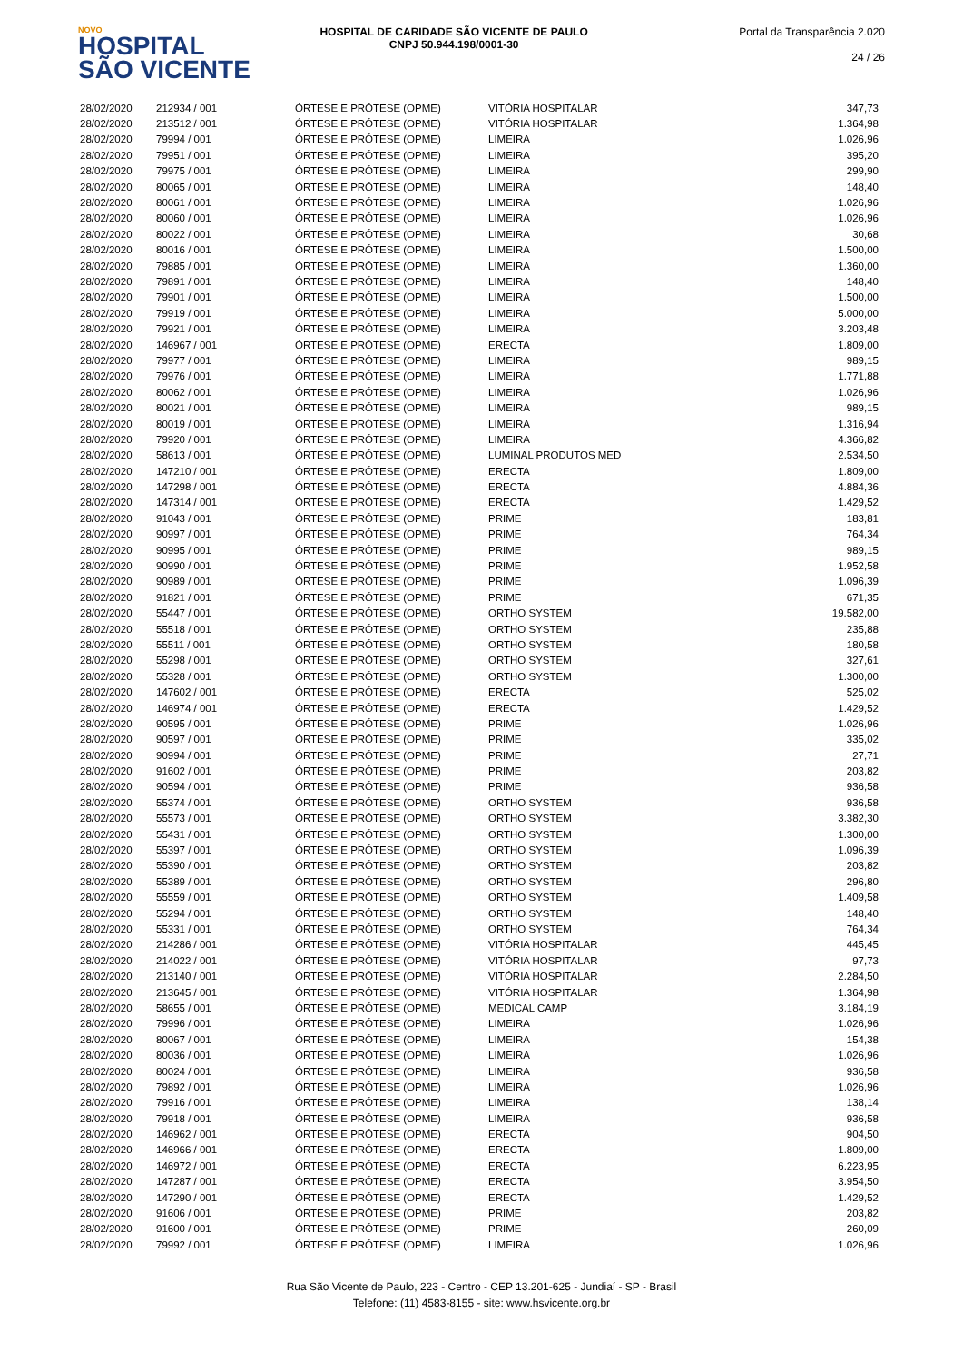NOVO
HOSPITAL
SÃO VICENTE
HOSPITAL DE CARIDADE SÃO VICENTE DE PAULO
CNPJ 50.944.198/0001-30
Portal da Transparência 2.020
24 / 26
| 28/02/2020 | 212934 / 001 | ÓRTESE E PRÓTESE (OPME) | VITÓRIA HOSPITALAR | 347,73 |
| 28/02/2020 | 213512 / 001 | ÓRTESE E PRÓTESE (OPME) | VITÓRIA HOSPITALAR | 1.364,98 |
| 28/02/2020 | 79994 / 001 | ÓRTESE E PRÓTESE (OPME) | LIMEIRA | 1.026,96 |
| 28/02/2020 | 79951 / 001 | ÓRTESE E PRÓTESE (OPME) | LIMEIRA | 395,20 |
| 28/02/2020 | 79975 / 001 | ÓRTESE E PRÓTESE (OPME) | LIMEIRA | 299,90 |
| 28/02/2020 | 80065 / 001 | ÓRTESE E PRÓTESE (OPME) | LIMEIRA | 148,40 |
| 28/02/2020 | 80061 / 001 | ÓRTESE E PRÓTESE (OPME) | LIMEIRA | 1.026,96 |
| 28/02/2020 | 80060 / 001 | ÓRTESE E PRÓTESE (OPME) | LIMEIRA | 1.026,96 |
| 28/02/2020 | 80022 / 001 | ÓRTESE E PRÓTESE (OPME) | LIMEIRA | 30,68 |
| 28/02/2020 | 80016 / 001 | ÓRTESE E PRÓTESE (OPME) | LIMEIRA | 1.500,00 |
| 28/02/2020 | 79885 / 001 | ÓRTESE E PRÓTESE (OPME) | LIMEIRA | 1.360,00 |
| 28/02/2020 | 79891 / 001 | ÓRTESE E PRÓTESE (OPME) | LIMEIRA | 148,40 |
| 28/02/2020 | 79901 / 001 | ÓRTESE E PRÓTESE (OPME) | LIMEIRA | 1.500,00 |
| 28/02/2020 | 79919 / 001 | ÓRTESE E PRÓTESE (OPME) | LIMEIRA | 5.000,00 |
| 28/02/2020 | 79921 / 001 | ÓRTESE E PRÓTESE (OPME) | LIMEIRA | 3.203,48 |
| 28/02/2020 | 146967 / 001 | ÓRTESE E PRÓTESE (OPME) | ERECTA | 1.809,00 |
| 28/02/2020 | 79977 / 001 | ÓRTESE E PRÓTESE (OPME) | LIMEIRA | 989,15 |
| 28/02/2020 | 79976 / 001 | ÓRTESE E PRÓTESE (OPME) | LIMEIRA | 1.771,88 |
| 28/02/2020 | 80062 / 001 | ÓRTESE E PRÓTESE (OPME) | LIMEIRA | 1.026,96 |
| 28/02/2020 | 80021 / 001 | ÓRTESE E PRÓTESE (OPME) | LIMEIRA | 989,15 |
| 28/02/2020 | 80019 / 001 | ÓRTESE E PRÓTESE (OPME) | LIMEIRA | 1.316,94 |
| 28/02/2020 | 79920 / 001 | ÓRTESE E PRÓTESE (OPME) | LIMEIRA | 4.366,82 |
| 28/02/2020 | 58613 / 001 | ÓRTESE E PRÓTESE (OPME) | LUMINAL PRODUTOS MED | 2.534,50 |
| 28/02/2020 | 147210 / 001 | ÓRTESE E PRÓTESE (OPME) | ERECTA | 1.809,00 |
| 28/02/2020 | 147298 / 001 | ÓRTESE E PRÓTESE (OPME) | ERECTA | 4.884,36 |
| 28/02/2020 | 147314 / 001 | ÓRTESE E PRÓTESE (OPME) | ERECTA | 1.429,52 |
| 28/02/2020 | 91043 / 001 | ÓRTESE E PRÓTESE (OPME) | PRIME | 183,81 |
| 28/02/2020 | 90997 / 001 | ÓRTESE E PRÓTESE (OPME) | PRIME | 764,34 |
| 28/02/2020 | 90995 / 001 | ÓRTESE E PRÓTESE (OPME) | PRIME | 989,15 |
| 28/02/2020 | 90990 / 001 | ÓRTESE E PRÓTESE (OPME) | PRIME | 1.952,58 |
| 28/02/2020 | 90989 / 001 | ÓRTESE E PRÓTESE (OPME) | PRIME | 1.096,39 |
| 28/02/2020 | 91821 / 001 | ÓRTESE E PRÓTESE (OPME) | PRIME | 671,35 |
| 28/02/2020 | 55447 / 001 | ÓRTESE E PRÓTESE (OPME) | ORTHO SYSTEM | 19.582,00 |
| 28/02/2020 | 55518 / 001 | ÓRTESE E PRÓTESE (OPME) | ORTHO SYSTEM | 235,88 |
| 28/02/2020 | 55511 / 001 | ÓRTESE E PRÓTESE (OPME) | ORTHO SYSTEM | 180,58 |
| 28/02/2020 | 55298 / 001 | ÓRTESE E PRÓTESE (OPME) | ORTHO SYSTEM | 327,61 |
| 28/02/2020 | 55328 / 001 | ÓRTESE E PRÓTESE (OPME) | ORTHO SYSTEM | 1.300,00 |
| 28/02/2020 | 147602 / 001 | ÓRTESE E PRÓTESE (OPME) | ERECTA | 525,02 |
| 28/02/2020 | 146974 / 001 | ÓRTESE E PRÓTESE (OPME) | ERECTA | 1.429,52 |
| 28/02/2020 | 90595 / 001 | ÓRTESE E PRÓTESE (OPME) | PRIME | 1.026,96 |
| 28/02/2020 | 90597 / 001 | ÓRTESE E PRÓTESE (OPME) | PRIME | 335,02 |
| 28/02/2020 | 90994 / 001 | ÓRTESE E PRÓTESE (OPME) | PRIME | 27,71 |
| 28/02/2020 | 91602 / 001 | ÓRTESE E PRÓTESE (OPME) | PRIME | 203,82 |
| 28/02/2020 | 90594 / 001 | ÓRTESE E PRÓTESE (OPME) | PRIME | 936,58 |
| 28/02/2020 | 55374 / 001 | ÓRTESE E PRÓTESE (OPME) | ORTHO SYSTEM | 936,58 |
| 28/02/2020 | 55573 / 001 | ÓRTESE E PRÓTESE (OPME) | ORTHO SYSTEM | 3.382,30 |
| 28/02/2020 | 55431 / 001 | ÓRTESE E PRÓTESE (OPME) | ORTHO SYSTEM | 1.300,00 |
| 28/02/2020 | 55397 / 001 | ÓRTESE E PRÓTESE (OPME) | ORTHO SYSTEM | 1.096,39 |
| 28/02/2020 | 55390 / 001 | ÓRTESE E PRÓTESE (OPME) | ORTHO SYSTEM | 203,82 |
| 28/02/2020 | 55389 / 001 | ÓRTESE E PRÓTESE (OPME) | ORTHO SYSTEM | 296,80 |
| 28/02/2020 | 55559 / 001 | ÓRTESE E PRÓTESE (OPME) | ORTHO SYSTEM | 1.409,58 |
| 28/02/2020 | 55294 / 001 | ÓRTESE E PRÓTESE (OPME) | ORTHO SYSTEM | 148,40 |
| 28/02/2020 | 55331 / 001 | ÓRTESE E PRÓTESE (OPME) | ORTHO SYSTEM | 764,34 |
| 28/02/2020 | 214286 / 001 | ÓRTESE E PRÓTESE (OPME) | VITÓRIA HOSPITALAR | 445,45 |
| 28/02/2020 | 214022 / 001 | ÓRTESE E PRÓTESE (OPME) | VITÓRIA HOSPITALAR | 97,73 |
| 28/02/2020 | 213140 / 001 | ÓRTESE E PRÓTESE (OPME) | VITÓRIA HOSPITALAR | 2.284,50 |
| 28/02/2020 | 213645 / 001 | ÓRTESE E PRÓTESE (OPME) | VITÓRIA HOSPITALAR | 1.364,98 |
| 28/02/2020 | 58655 / 001 | ÓRTESE E PRÓTESE (OPME) | MEDICAL CAMP | 3.184,19 |
| 28/02/2020 | 79996 / 001 | ÓRTESE E PRÓTESE (OPME) | LIMEIRA | 1.026,96 |
| 28/02/2020 | 80067 / 001 | ÓRTESE E PRÓTESE (OPME) | LIMEIRA | 154,38 |
| 28/02/2020 | 80036 / 001 | ÓRTESE E PRÓTESE (OPME) | LIMEIRA | 1.026,96 |
| 28/02/2020 | 80024 / 001 | ÓRTESE E PRÓTESE (OPME) | LIMEIRA | 936,58 |
| 28/02/2020 | 79892 / 001 | ÓRTESE E PRÓTESE (OPME) | LIMEIRA | 1.026,96 |
| 28/02/2020 | 79916 / 001 | ÓRTESE E PRÓTESE (OPME) | LIMEIRA | 138,14 |
| 28/02/2020 | 79918 / 001 | ÓRTESE E PRÓTESE (OPME) | LIMEIRA | 936,58 |
| 28/02/2020 | 146962 / 001 | ÓRTESE E PRÓTESE (OPME) | ERECTA | 904,50 |
| 28/02/2020 | 146966 / 001 | ÓRTESE E PRÓTESE (OPME) | ERECTA | 1.809,00 |
| 28/02/2020 | 146972 / 001 | ÓRTESE E PRÓTESE (OPME) | ERECTA | 6.223,95 |
| 28/02/2020 | 147287 / 001 | ÓRTESE E PRÓTESE (OPME) | ERECTA | 3.954,50 |
| 28/02/2020 | 147290 / 001 | ÓRTESE E PRÓTESE (OPME) | ERECTA | 1.429,52 |
| 28/02/2020 | 91606 / 001 | ÓRTESE E PRÓTESE (OPME) | PRIME | 203,82 |
| 28/02/2020 | 91600 / 001 | ÓRTESE E PRÓTESE (OPME) | PRIME | 260,09 |
| 28/02/2020 | 79992 / 001 | ÓRTESE E PRÓTESE (OPME) | LIMEIRA | 1.026,96 |
Rua São Vicente de Paulo, 223 - Centro - CEP 13.201-625 - Jundiaí - SP - Brasil
Telefone: (11) 4583-8155 - site: www.hsvicente.org.br